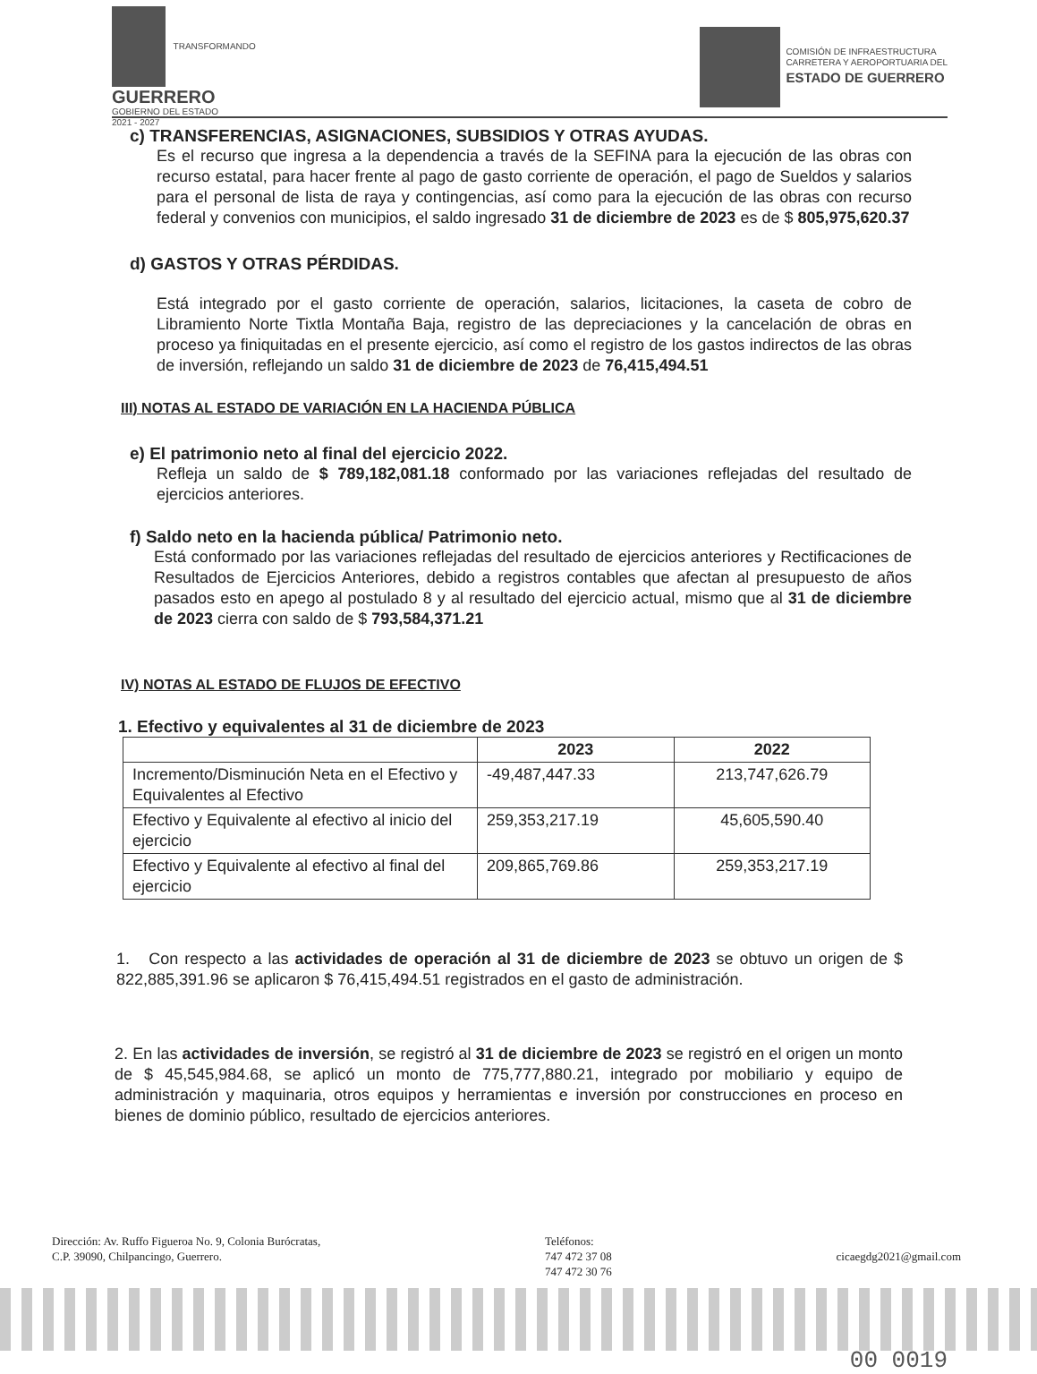TRANSFORMANDO
GUERRERO
GOBIERNO DEL ESTADO
2021 - 2027
COMISIÓN DE INFRAESTRUCTURA
CARRETERA Y AEROPORTUARIA DEL
ESTADO DE GUERRERO
c) TRANSFERENCIAS, ASIGNACIONES, SUBSIDIOS Y OTRAS AYUDAS.
Es el recurso que ingresa a la dependencia a través de la SEFINA para la ejecución de las obras con recurso estatal, para hacer frente al pago de gasto corriente de operación, el pago de Sueldos y salarios para el personal de lista de raya y contingencias, así como para la ejecución de las obras con recurso federal y convenios con municipios, el saldo ingresado 31 de diciembre de 2023 es de $ 805,975,620.37
d) GASTOS Y OTRAS PÉRDIDAS.
Está integrado por el gasto corriente de operación, salarios, licitaciones, la caseta de cobro de Libramiento Norte Tixtla Montaña Baja, registro de las depreciaciones y la cancelación de obras en proceso ya finiquitadas en el presente ejercicio, así como el registro de los gastos indirectos de las obras de inversión, reflejando un saldo 31 de diciembre de 2023 de 76,415,494.51
III) NOTAS AL ESTADO DE VARIACIÓN EN LA HACIENDA PÚBLICA
e) El patrimonio neto al final del ejercicio 2022.
Refleja un saldo de $ 789,182,081.18 conformado por las variaciones reflejadas del resultado de ejercicios anteriores.
f) Saldo neto en la hacienda pública/ Patrimonio neto.
Está conformado por las variaciones reflejadas del resultado de ejercicios anteriores y Rectificaciones de Resultados de Ejercicios Anteriores, debido a registros contables que afectan al presupuesto de años pasados esto en apego al postulado 8 y al resultado del ejercicio actual, mismo que al 31 de diciembre de 2023 cierra con saldo de $ 793,584,371.21
IV) NOTAS AL ESTADO DE FLUJOS DE EFECTIVO
1. Efectivo y equivalentes al 31 de diciembre de 2023
| | 2023 | 2022 |
| --- | --- | --- |
| Incremento/Disminución Neta en el Efectivo y Equivalentes al Efectivo | -49,487,447.33 | 213,747,626.79 |
| Efectivo y Equivalente al efectivo al inicio del ejercicio | 259,353,217.19 | 45,605,590.40 |
| Efectivo y Equivalente al efectivo al final del ejercicio | 209,865,769.86 | 259,353,217.19 |
1. Con respecto a las actividades de operación al 31 de diciembre de 2023 se obtuvo un origen de $ 822,885,391.96 se aplicaron $ 76,415,494.51 registrados en el gasto de administración.
2. En las actividades de inversión, se registró al 31 de diciembre de 2023 se registró en el origen un monto de $ 45,545,984.68, se aplicó un monto de 775,777,880.21, integrado por mobiliario y equipo de administración y maquinaria, otros equipos y herramientas e inversión por construcciones en proceso en bienes de dominio público, resultado de ejercicios anteriores.
Dirección: Av. Ruffo Figueroa No. 9, Colonia Burócratas,
C.P. 39090, Chilpancingo, Guerrero.
Teléfonos:
747 472 37 08
747 472 30 76
cicaegdg2021@gmail.com
00 0019